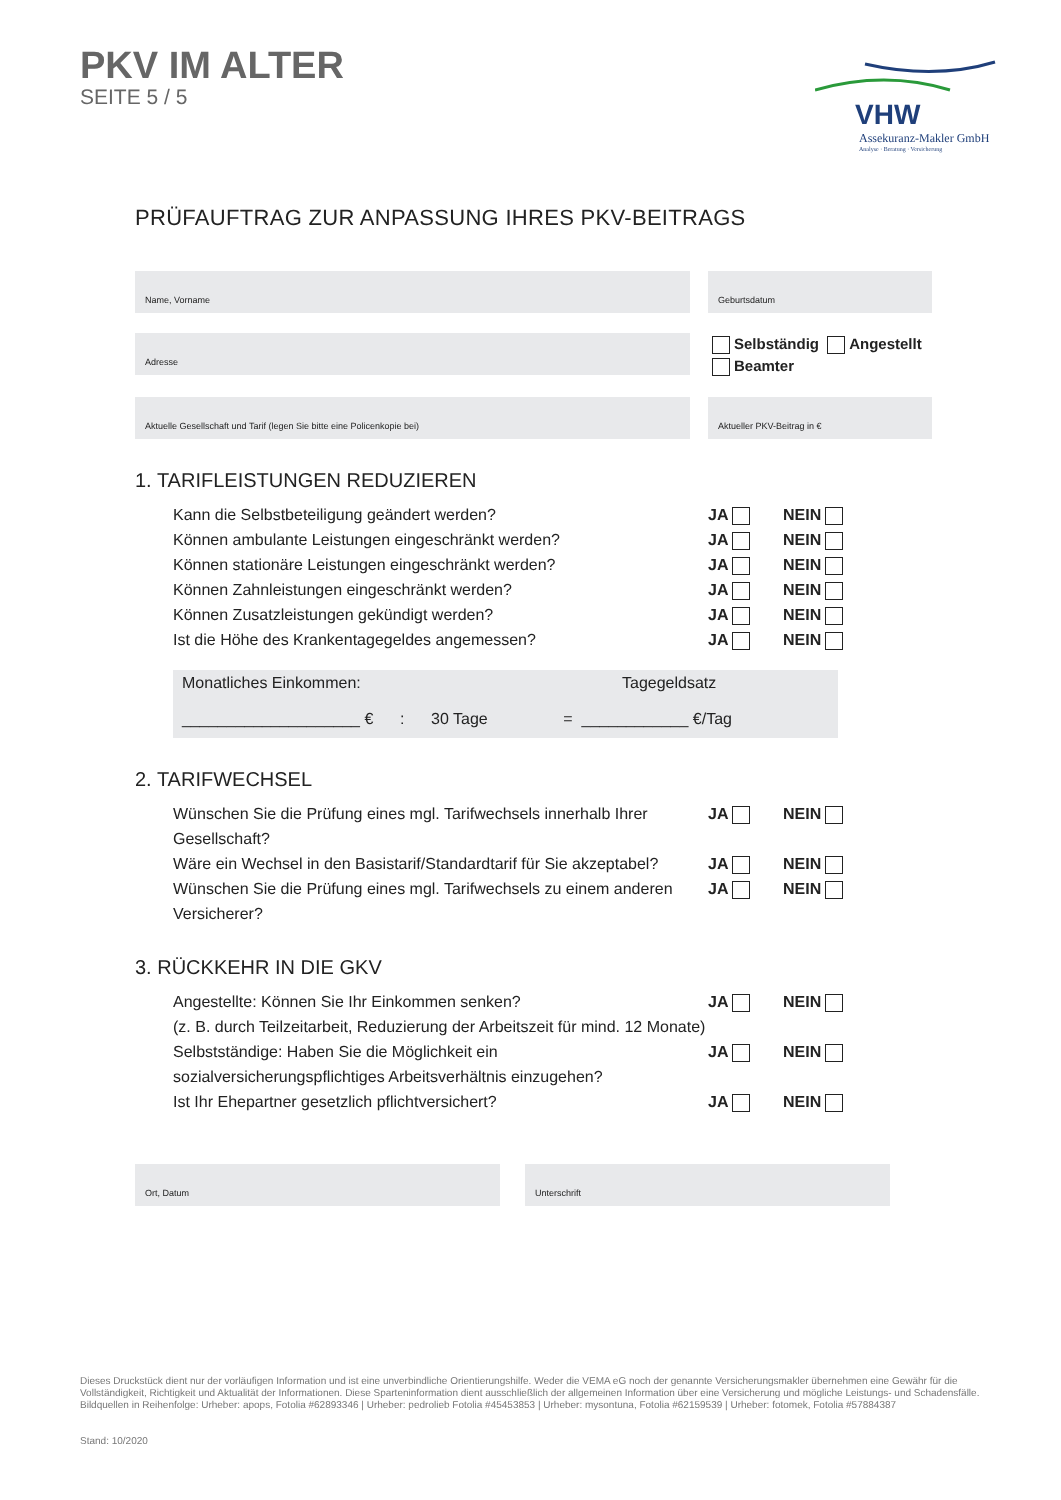PKV IM ALTER
SEITE 5 / 5
VHW
Assekuranz-Makler GmbH
Analyse · Beratung · Versicherung
PRÜFAUFTRAG ZUR ANPASSUNG IHRES PKV-BEITRAGS
Name, Vorname Geburtsdatum
Adresse
Selbständig Angestellt
Beamter
Aktuelle Gesellschaft und Tarif (legen Sie bitte eine Policenkopie bei) Aktueller PKV-Beitrag in €
1. TARIFLEISTUNGEN REDUZIEREN
Kann die Selbstbeteiligung geändert werden? JA NEIN
Können ambulante Leistungen eingeschränkt werden? JA NEIN
Können stationäre Leistungen eingeschränkt werden? JA NEIN
Können Zahnleistungen eingeschränkt werden? JA NEIN
Können Zusatzleistungen gekündigt werden? JA NEIN
Ist die Höhe des Krankentagegeldes angemessen? JA NEIN
Monatliches Einkommen: Tagegeldsatz
____________________ € : 30 Tage = ____________ €/Tag
2. TARIFWECHSEL
Wünschen Sie die Prüfung eines mgl. Tarifwechsels innerhalb Ihrer Gesellschaft?
JA NEIN
Wäre ein Wechsel in den Basistarif/Standardtarif für Sie akzeptabel?
JA NEIN
Wünschen Sie die Prüfung eines mgl. Tarifwechsels zu einem anderen Versicherer?
JA NEIN
3. RÜCKKEHR IN DIE GKV
Angestellte: Können Sie Ihr Einkommen senken?
(z. B. durch Teilzeitarbeit, Reduzierung der Arbeitszeit für mind. 12 Monate)
JA NEIN
Selbstständige: Haben Sie die Möglichkeit ein sozialversicherungspflichtiges Arbeitsverhältnis einzugehen?
JA NEIN
Ist Ihr Ehepartner gesetzlich pflichtversichert? JA NEIN
Ort, Datum Unterschrift
Dieses Druckstück dient nur der vorläufigen Information und ist eine unverbindliche Orientierungshilfe. Weder die VEMA eG noch der genannte Versicherungsmakler übernehmen eine Gewähr für die Vollständigkeit, Richtigkeit und Aktualität der Informationen. Diese Sparteninformation dient ausschließlich der allgemeinen Information über eine Versicherung und mögliche Leistungs- und Schadensfälle.
Bildquellen in Reihenfolge: Urheber: apops, Fotolia #62893346 | Urheber: pedrolieb Fotolia #45453853 | Urheber: mysontuna, Fotolia #62159539 | Urheber: fotomek, Fotolia #57884387
Stand: 10/2020